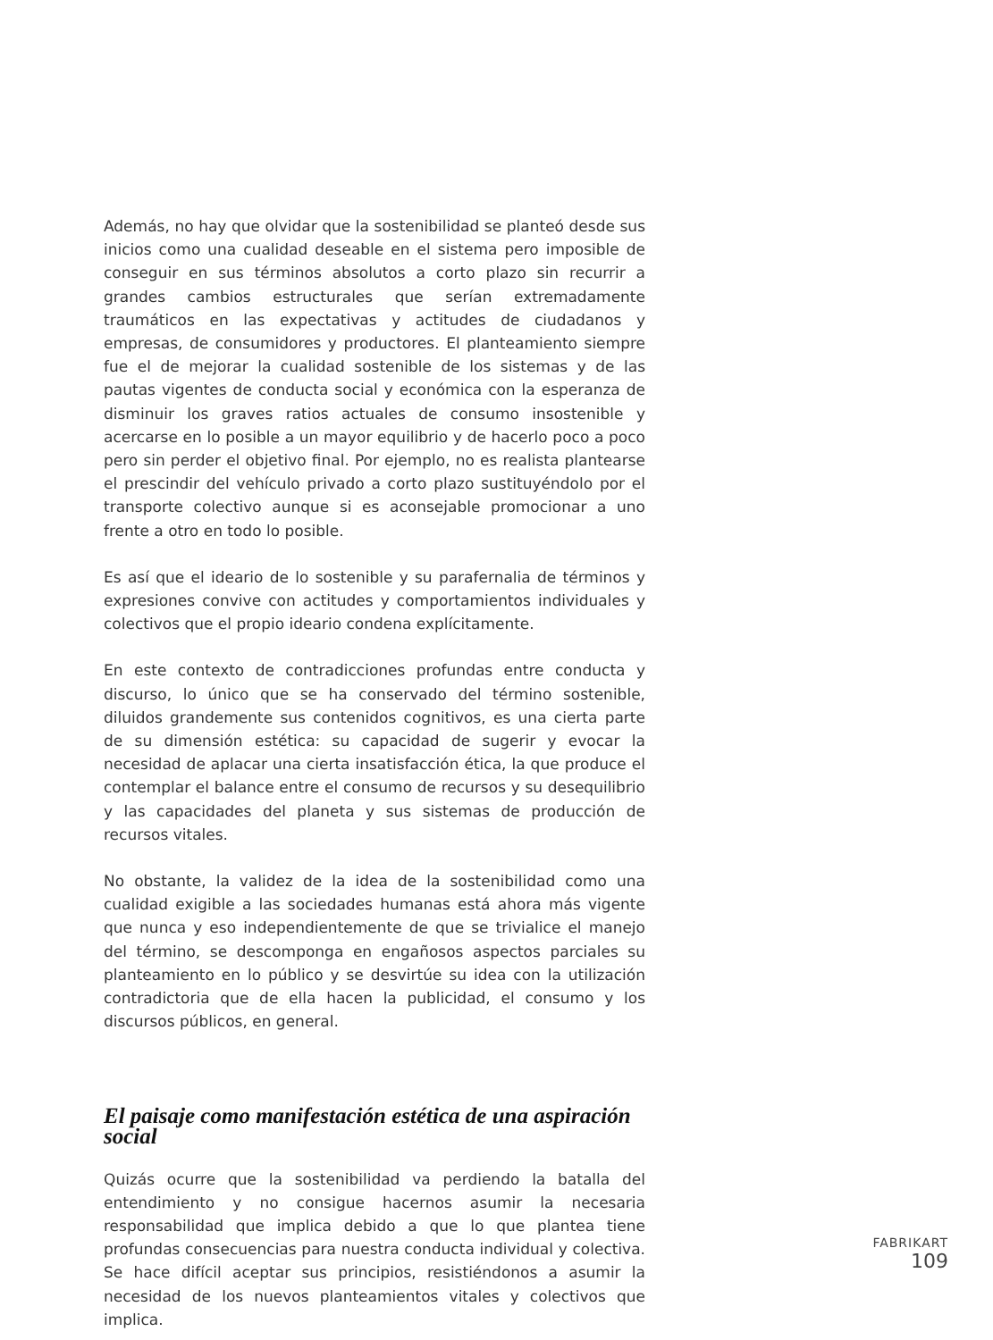Además, no hay que olvidar que la sostenibilidad se planteó desde sus inicios como una cualidad deseable en el sistema pero imposible de conseguir en sus términos absolutos a corto plazo sin recurrir a grandes cambios estructurales que serían extremadamente traumáticos en las expectativas y actitudes de ciudadanos y empresas, de consumidores y productores. El planteamiento siempre fue el de mejorar la cualidad sostenible de los sistemas y de las pautas vigentes de conducta social y económica con la esperanza de disminuir los graves ratios actuales de consumo insostenible y acercarse en lo posible a un mayor equilibrio y de hacerlo poco a poco pero sin perder el objetivo final. Por ejemplo, no es realista plantearse el prescindir del vehículo privado a corto plazo sustituyéndolo por el transporte colectivo aunque si es aconsejable promocionar a uno frente a otro en todo lo posible.
Es así que el ideario de lo sostenible y su parafernalia de términos y expresiones convive con actitudes y comportamientos individuales y colectivos que el propio ideario condena explícitamente.
En este contexto de contradicciones profundas entre conducta y discurso, lo único que se ha conservado del término sostenible, diluidos grandemente sus contenidos cognitivos, es una cierta parte de su dimensión estética: su capacidad de sugerir y evocar la necesidad de aplacar una cierta insatisfacción ética, la que produce el contemplar el balance entre el consumo de recursos y su desequilibrio y las capacidades del planeta y sus sistemas de producción de recursos vitales.
No obstante, la validez de la idea de la sostenibilidad como una cualidad exigible a las sociedades humanas está ahora más vigente que nunca y eso independientemente de que se trivialice el manejo del término, se descomponga en engañosos aspectos parciales su planteamiento en lo público y se desvirtúe su idea con la utilización contradictoria que de ella hacen la publicidad, el consumo y los discursos públicos, en general.
El paisaje como manifestación estética de una aspiración social
Quizás ocurre que la sostenibilidad va perdiendo la batalla del entendimiento y no consigue hacernos asumir la necesaria responsabilidad que implica debido a que lo que plantea tiene profundas consecuencias para nuestra conducta individual y colectiva. Se hace difícil aceptar sus principios, resistiéndonos a asumir la necesidad de los nuevos planteamientos vitales y colectivos que implica.
FABRIKART
109